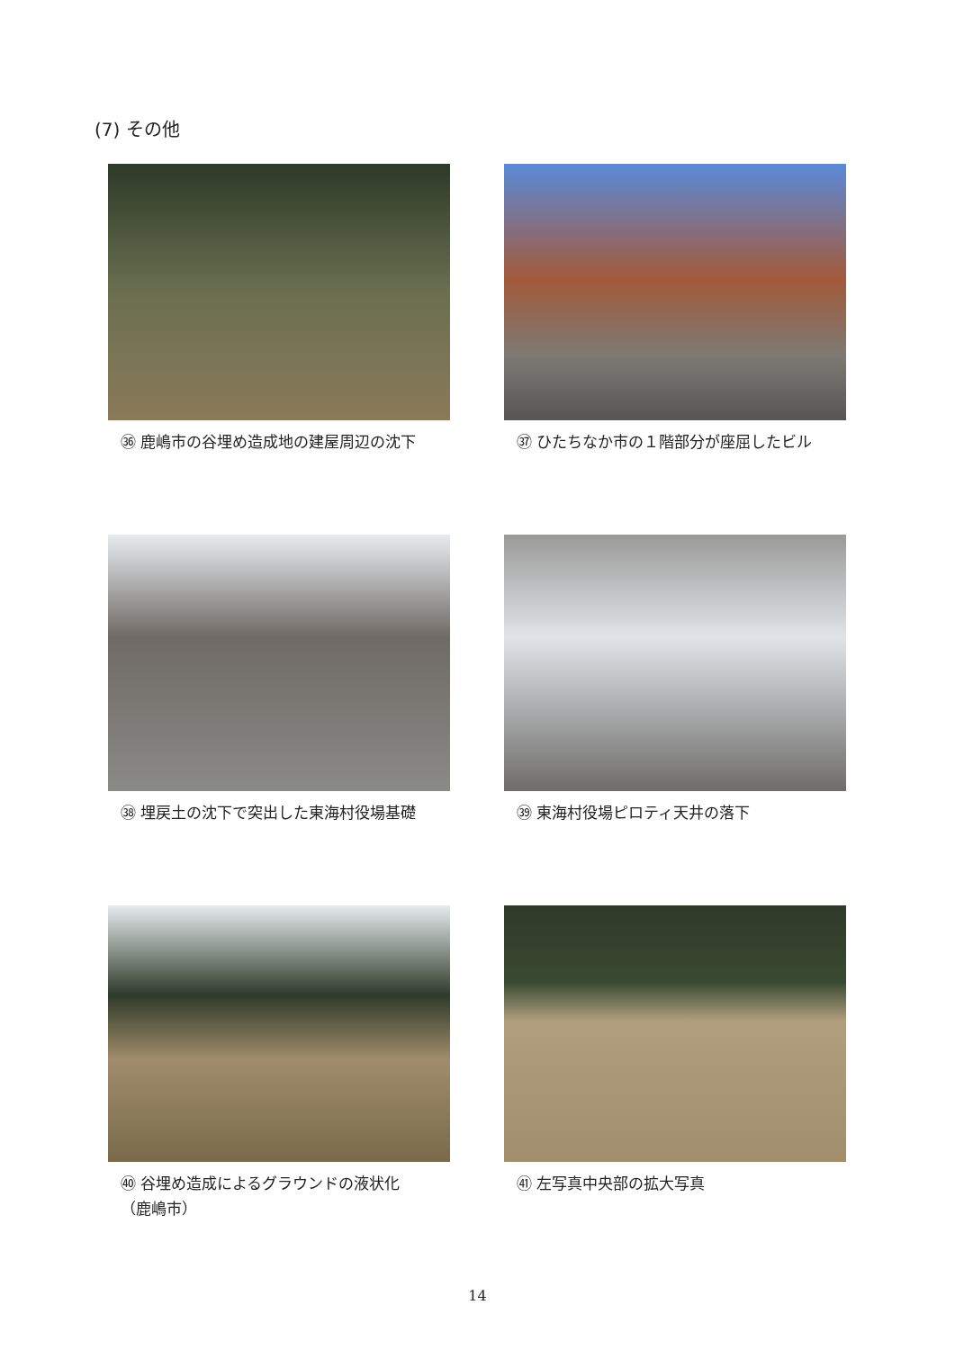(7) その他
㊱ 鹿嶋市の谷埋め造成地の建屋周辺の沈下
㊲ ひたちなか市の１階部分が座屈したビル
㊳ 埋戻土の沈下で突出した東海村役場基礎
㊴ 東海村役場ピロティ天井の落下
㊵ 谷埋め造成によるグラウンドの液状化
（鹿嶋市）
㊶ 左写真中央部の拡大写真
14